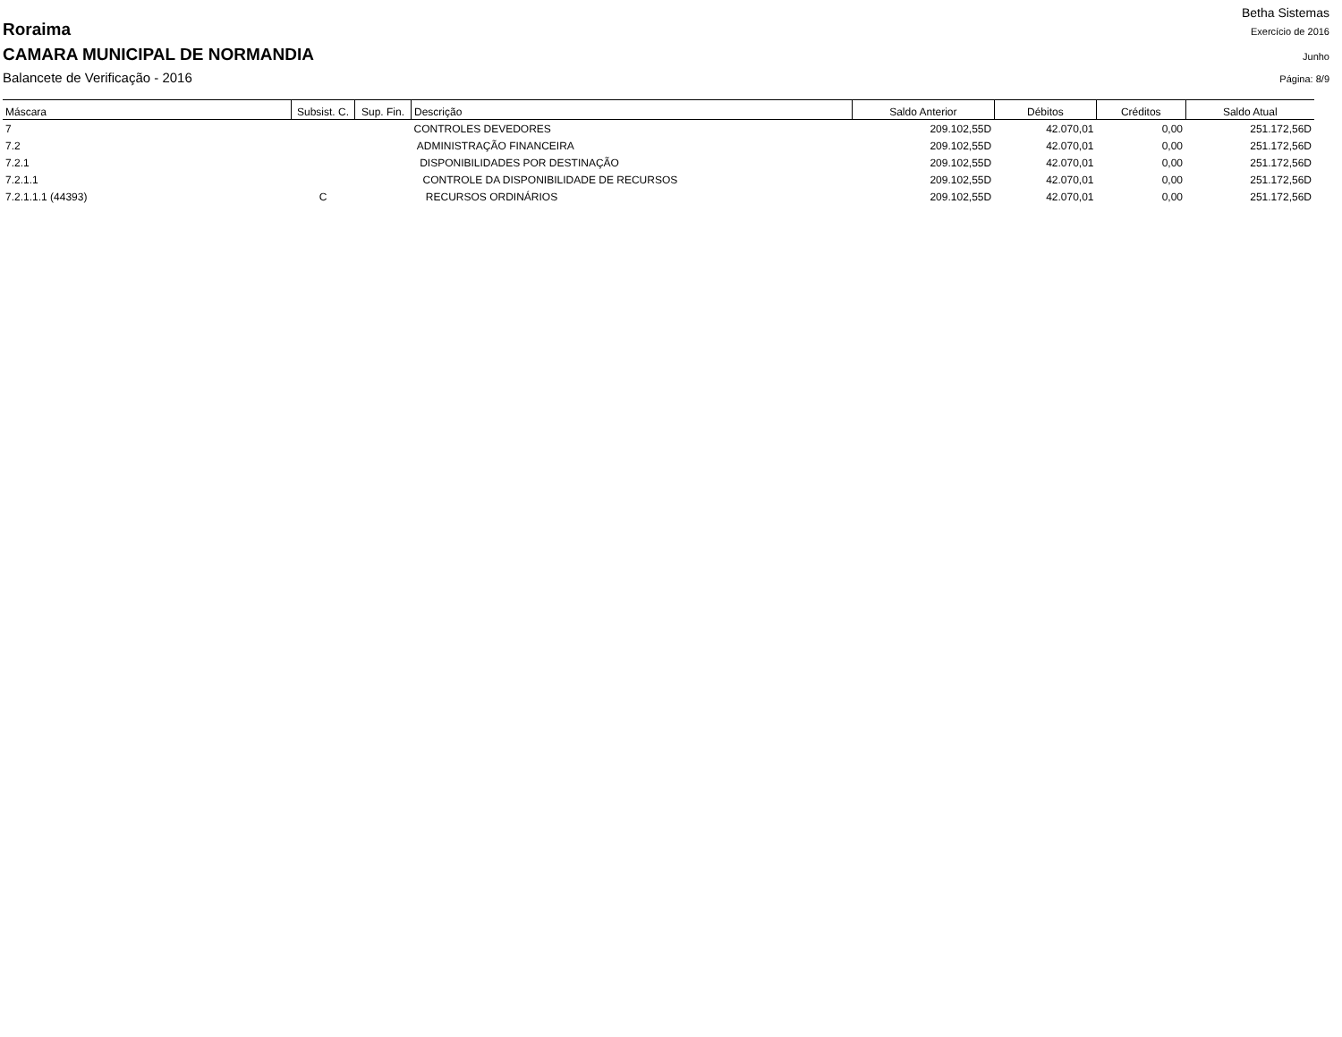Betha Sistemas
Roraima Exercício de 2016
CAMARA MUNICIPAL DE NORMANDIA Junho
Balancete de Verificação - 2016 Página: 8/9
| Máscara | Subsist. C. | Sup. Fin. | Descrição | Saldo Anterior | Débitos | Créditos | Saldo Atual |
| --- | --- | --- | --- | --- | --- | --- | --- |
| 7 | | | CONTROLES DEVEDORES | 209.102,55D | 42.070,01 | 0,00 | 251.172,56D |
| 7.2 | | | ADMINISTRAÇÃO FINANCEIRA | 209.102,55D | 42.070,01 | 0,00 | 251.172,56D |
| 7.2.1 | | | DISPONIBILIDADES POR DESTINAÇÃO | 209.102,55D | 42.070,01 | 0,00 | 251.172,56D |
| 7.2.1.1 | | | CONTROLE DA DISPONIBILIDADE DE RECURSOS | 209.102,55D | 42.070,01 | 0,00 | 251.172,56D |
| 7.2.1.1.1 (44393) | C | | RECURSOS ORDINÁRIOS | 209.102,55D | 42.070,01 | 0,00 | 251.172,56D |